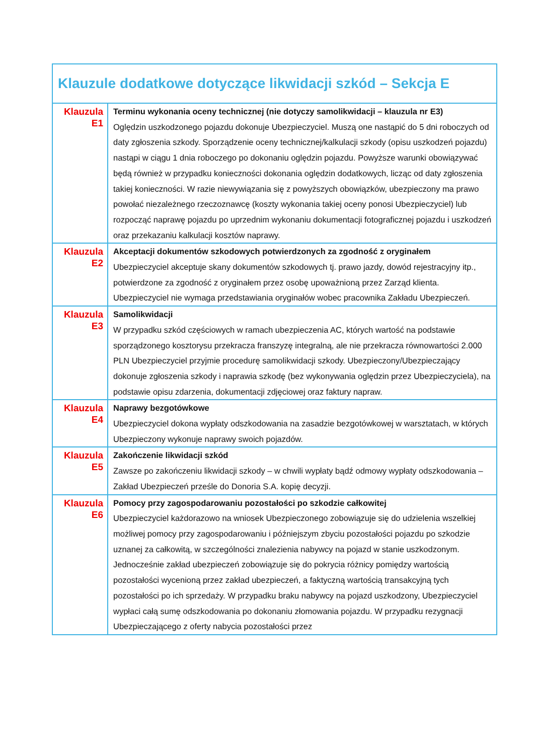| Klauzule dodatkowe dotyczące likwidacji szkód – Sekcja E | |
| --- | --- |
| Klauzula E1 | Terminu wykonania oceny technicznej (nie dotyczy samolikwidacji – klauzula nr E3) Oględzin uszkodzonego pojazdu dokonuje Ubezpieczyciel. Muszą one nastąpić do 5 dni roboczych od daty zgłoszenia szkody. Sporządzenie oceny technicznej/kalkulacji szkody (opisu uszkodzeń pojazdu) nastąpi w ciągu 1 dnia roboczego po dokonaniu oględzin pojazdu. Powyższe warunki obowiązywać będą również w przypadku konieczności dokonania oględzin dodatkowych, licząc od daty zgłoszenia takiej konieczności. W razie niewywiązania się z powyższych obowiązków, ubezpieczony ma prawo powołać niezależnego rzeczoznawcę (koszty wykonania takiej oceny ponosi Ubezpieczyciel) lub rozpocząć naprawę pojazdu po uprzednim wykonaniu dokumentacji fotograficznej pojazdu i uszkodzeń oraz przekazaniu kalkulacji kosztów naprawy. |
| Klauzula E2 | Akceptacji dokumentów szkodowych potwierdzonych za zgodność z oryginałem Ubezpieczyciel akceptuje skany dokumentów szkodowych tj. prawo jazdy, dowód rejestracyjny itp., potwierdzone za zgodność z oryginałem przez osobę upoważnioną przez Zarząd klienta. Ubezpieczyciel nie wymaga przedstawiania oryginałów wobec pracownika Zakładu Ubezpieczeń. |
| Klauzula E3 | Samolikwidacji W przypadku szkód częściowych w ramach ubezpieczenia AC, których wartość na podstawie sporządzonego kosztorysu przekracza franszyzę integralną, ale nie przekracza równowartości 2.000 PLN Ubezpieczyciel przyjmie procedurę samolikwidacji szkody. Ubezpieczony/Ubezpieczający dokonuje zgłoszenia szkody i naprawia szkodę (bez wykonywania oględzin przez Ubezpieczyciela), na podstawie opisu zdarzenia, dokumentacji zdjęciowej oraz faktury napraw. |
| Klauzula E4 | Naprawy bezgotówkowe Ubezpieczyciel dokona wypłaty odszkodowania na zasadzie bezgotówkowej w warsztatach, w których Ubezpieczony wykonuje naprawy swoich pojazdów. |
| Klauzula E5 | Zakończenie likwidacji szkód Zawsze po zakończeniu likwidacji szkody – w chwili wypłaty bądź odmowy wypłaty odszkodowania – Zakład Ubezpieczeń prześle do Donoria S.A. kopię decyzji. |
| Klauzula E6 | Pomocy przy zagospodarowaniu pozostałości po szkodzie całkowitej Ubezpieczyciel każdorazowo na wniosek Ubezpieczonego zobowiązuje się do udzielenia wszelkiej możliwej pomocy przy zagospodarowaniu i późniejszym zbyciu pozostałości pojazdu po szkodzie uznanej za całkowitą, w szczególności znalezienia nabywcy na pojazd w stanie uszkodzonym. Jednocześnie zakład ubezpieczeń zobowiązuje się do pokrycia różnicy pomiędzy wartością pozostałości wycenioną przez zakład ubezpieczeń, a faktyczną wartością transakcyjną tych pozostałości po ich sprzedaży. W przypadku braku nabywcy na pojazd uszkodzony, Ubezpieczyciel wypłaci całą sumę odszkodowania po dokonaniu złomowania pojazdu. W przypadku rezygnacji Ubezpieczającego z oferty nabycia pozostałości przez |